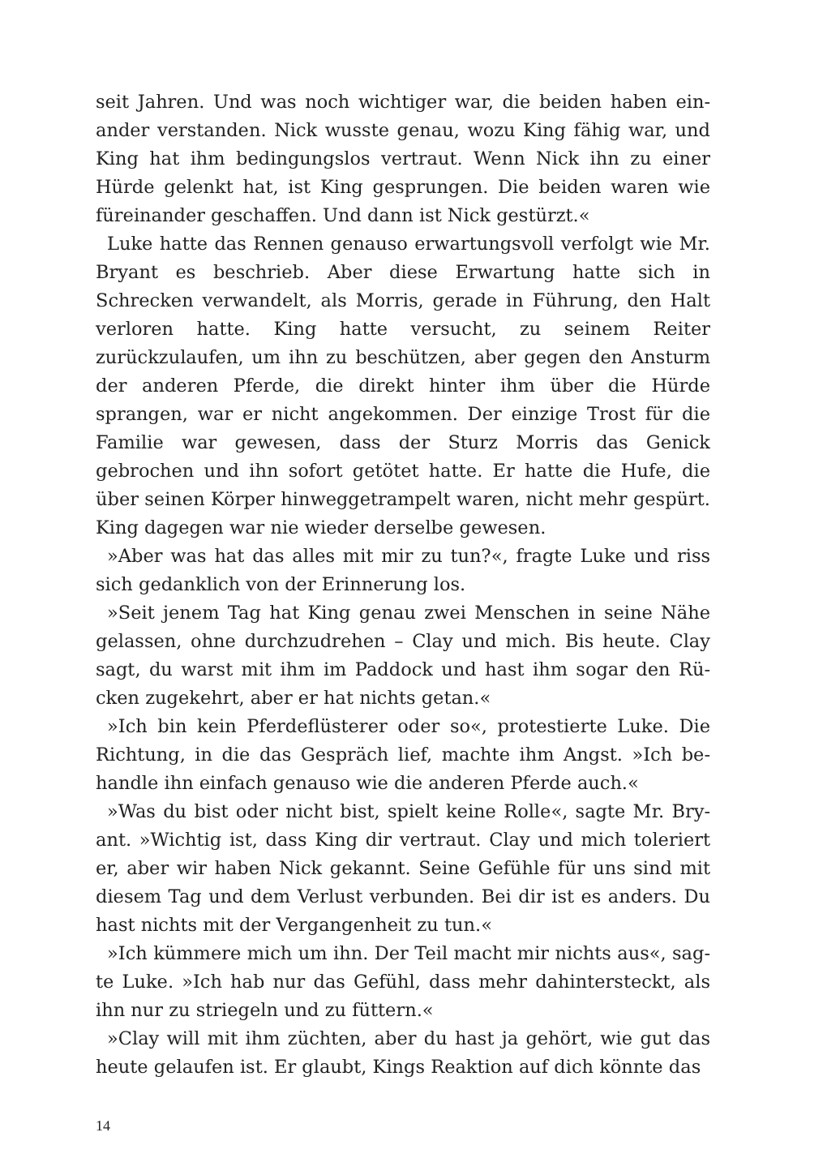seit Jahren. Und was noch wichtiger war, die beiden haben ein­ander verstanden. Nick wusste genau, wozu King fähig war, und King hat ihm bedingungslos vertraut. Wenn Nick ihn zu einer Hürde gelenkt hat, ist King gesprungen. Die beiden waren wie füreinander geschaffen. Und dann ist Nick gestürzt.«
Luke hatte das Rennen genauso erwartungsvoll verfolgt wie Mr. Bryant es beschrieb. Aber diese Erwartung hatte sich in Schrecken verwandelt, als Morris, gerade in Führung, den Halt verloren hat­te. King hatte versucht, zu seinem Reiter zurückzulaufen, um ihn zu beschützen, aber gegen den Ansturm der anderen Pferde, die direkt hinter ihm über die Hürde sprangen, war er nicht angekom­men. Der einzige Trost für die Familie war gewesen, dass der Sturz Morris das Genick gebrochen und ihn sofort getötet hatte. Er hatte die Hufe, die über seinen Körper hinweggetrampelt waren, nicht mehr gespürt. King dagegen war nie wieder derselbe gewesen.
»Aber was hat das alles mit mir zu tun?«, fragte Luke und riss sich gedanklich von der Erinnerung los.
»Seit jenem Tag hat King genau zwei Menschen in seine Nähe gelassen, ohne durchzudrehen – Clay und mich. Bis heute. Clay sagt, du warst mit ihm im Paddock und hast ihm sogar den Rü­cken zugekehrt, aber er hat nichts getan.«
»Ich bin kein Pferdeflüsterer oder so«, protestierte Luke. Die Richtung, in die das Gespräch lief, machte ihm Angst. »Ich be­handle ihn einfach genauso wie die anderen Pferde auch.«
»Was du bist oder nicht bist, spielt keine Rolle«, sagte Mr. Bry­ant. »Wichtig ist, dass King dir vertraut. Clay und mich toleriert er, aber wir haben Nick gekannt. Seine Gefühle für uns sind mit diesem Tag und dem Verlust verbunden. Bei dir ist es anders. Du hast nichts mit der Vergangenheit zu tun.«
»Ich kümmere mich um ihn. Der Teil macht mir nichts aus«, sag­te Luke. »Ich hab nur das Gefühl, dass mehr dahintersteckt, als ihn nur zu striegeln und zu füttern.«
»Clay will mit ihm züchten, aber du hast ja gehört, wie gut das heute gelaufen ist. Er glaubt, Kings Reaktion auf dich könnte das
14